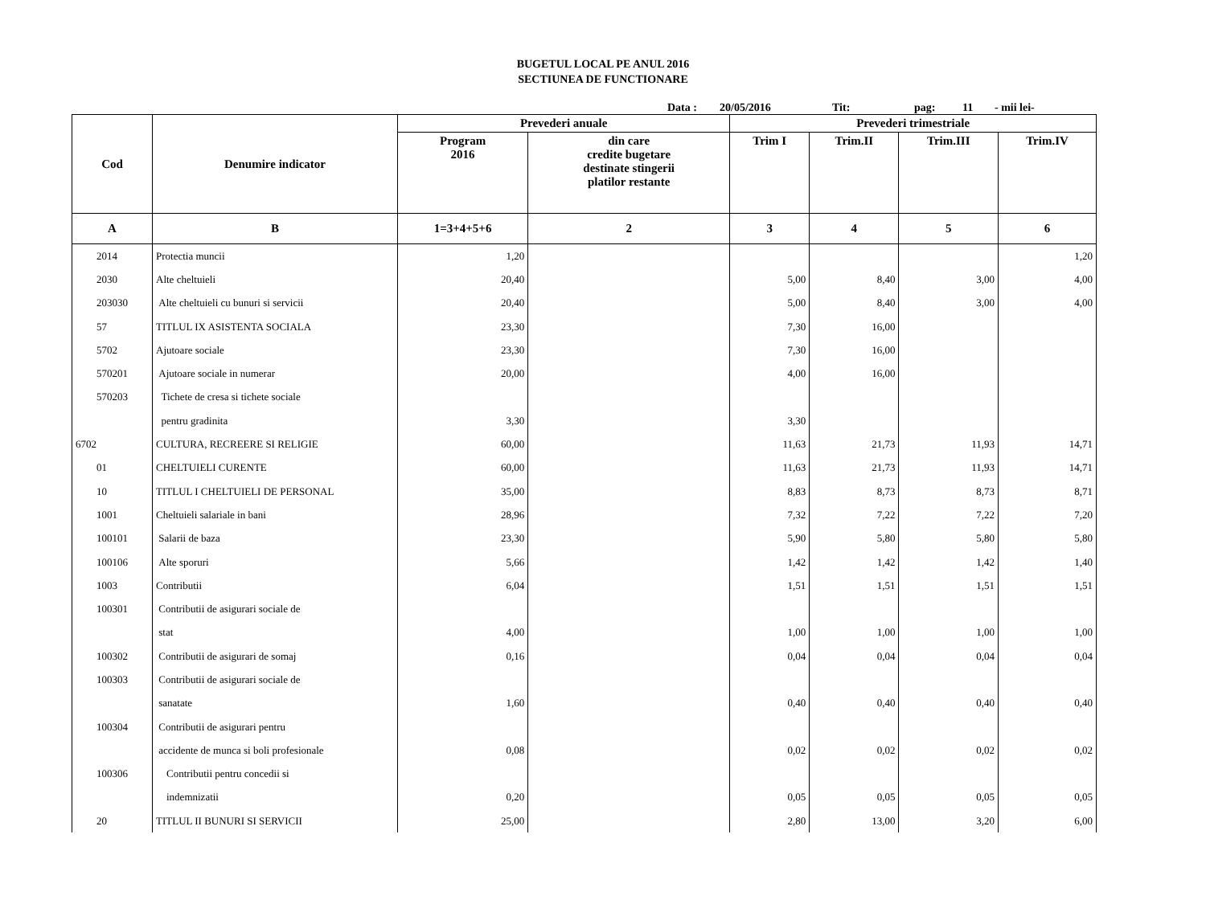BUGETUL LOCAL PE ANUL 2016
SECTIUNEA DE FUNCTIONARE
Data : 20/05/2016 Tit: pag: 11 - mii lei-
| Cod | Denumire indicator | Prevederi anuale | | Prevederi trimestriale | | | |
| --- | --- | --- | --- | --- | --- | --- | --- |
| | | Program 2016 | din care credite bugetare destinate stingerii platilor restante | Trim I | Trim.II | Trim.III | Trim.IV |
| A | B | 1=3+4+5+6 | 2 | 3 | 4 | 5 | 6 |
| 2014 | Protectia muncii | 1,20 | | | | | 1,20 |
| 2030 | Alte cheltuieli | 20,40 | | 5,00 | 8,40 | 3,00 | 4,00 |
| 203030 | Alte cheltuieli cu bunuri si servicii | 20,40 | | 5,00 | 8,40 | 3,00 | 4,00 |
| 57 | TITLUL IX ASISTENTA SOCIALA | 23,30 | | 7,30 | 16,00 | | |
| 5702 | Ajutoare sociale | 23,30 | | 7,30 | 16,00 | | |
| 570201 | Ajutoare sociale in numerar | 20,00 | | 4,00 | 16,00 | | |
| 570203 | Tichete de cresa si tichete sociale | | | | | | |
| | pentru gradinita | 3,30 | | 3,30 | | | |
| 6702 | CULTURA, RECREERE SI RELIGIE | 60,00 | | 11,63 | 21,73 | 11,93 | 14,71 |
| 01 | CHELTUIELI CURENTE | 60,00 | | 11,63 | 21,73 | 11,93 | 14,71 |
| 10 | TITLUL I CHELTUIELI DE PERSONAL | 35,00 | | 8,83 | 8,73 | 8,73 | 8,71 |
| 1001 | Cheltuieli salariale in bani | 28,96 | | 7,32 | 7,22 | 7,22 | 7,20 |
| 100101 | Salarii de baza | 23,30 | | 5,90 | 5,80 | 5,80 | 5,80 |
| 100106 | Alte sporuri | 5,66 | | 1,42 | 1,42 | 1,42 | 1,40 |
| 1003 | Contributii | 6,04 | | 1,51 | 1,51 | 1,51 | 1,51 |
| 100301 | Contributii de asigurari sociale de | | | | | | |
| | stat | 4,00 | | 1,00 | 1,00 | 1,00 | 1,00 |
| 100302 | Contributii de asigurari de somaj | 0,16 | | 0,04 | 0,04 | 0,04 | 0,04 |
| 100303 | Contributii de asigurari sociale de | | | | | | |
| | sanatate | 1,60 | | 0,40 | 0,40 | 0,40 | 0,40 |
| 100304 | Contributii de asigurari pentru | | | | | | |
| | accidente de munca si boli profesionale | 0,08 | | 0,02 | 0,02 | 0,02 | 0,02 |
| 100306 | Contributii pentru concedii si | | | | | | |
| | indemnizatii | 0,20 | | 0,05 | 0,05 | 0,05 | 0,05 |
| 20 | TITLUL II BUNURI SI SERVICII | 25,00 | | 2,80 | 13,00 | 3,20 | 6,00 |